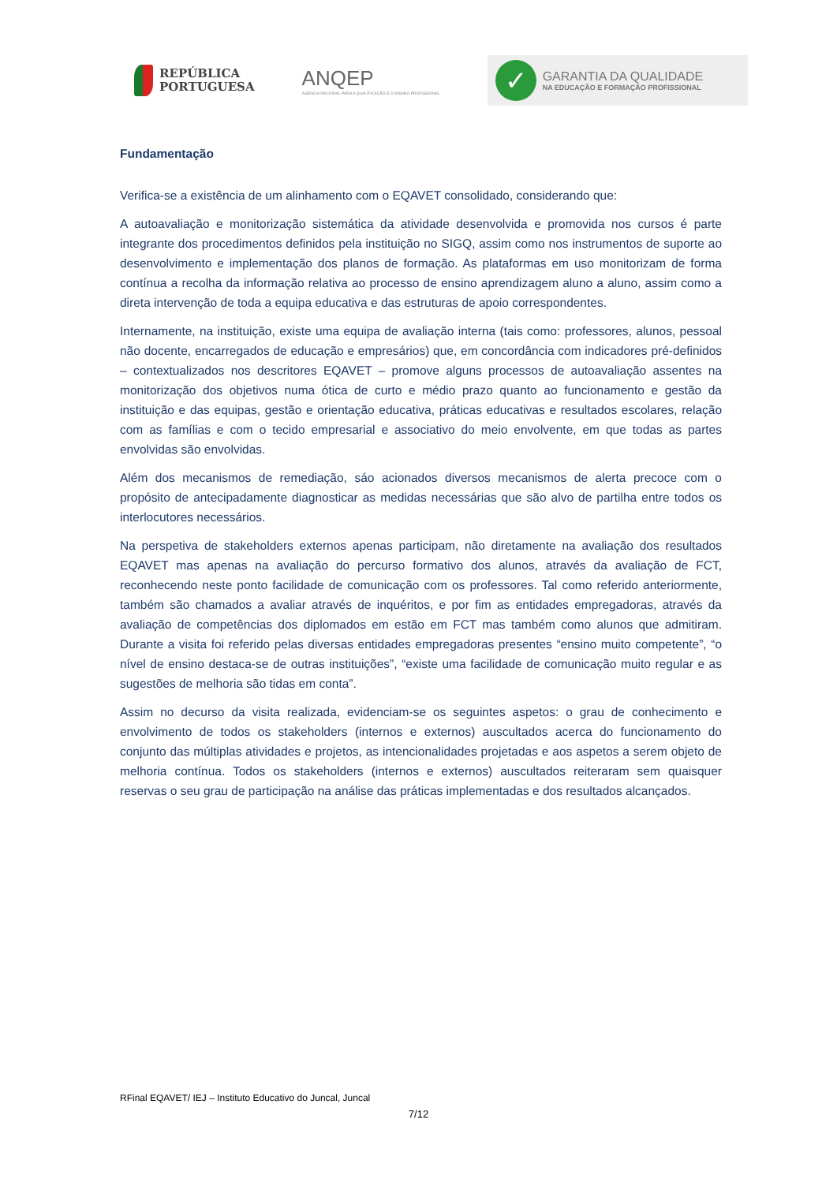REPÚBLICA
PORTUGUESA
ANQEP
AGÊNCIA NACIONAL PARA A QUALIFICAÇÃO E O ENSINO PROFISSIONAL
✓
GARANTIA DA QUALIDADE
NA EDUCAÇÃO E FORMAÇÃO PROFISSIONAL
Fundamentação
Verifica-se a existência de um alinhamento com o EQAVET consolidado, considerando que:
A autoavaliação e monitorização sistemática da atividade desenvolvida e promovida nos cursos é parte integrante dos procedimentos definidos pela instituição no SIGQ, assim como nos instrumentos de suporte ao desenvolvimento e implementação dos planos de formação. As plataformas em uso monitorizam de forma contínua a recolha da informação relativa ao processo de ensino aprendizagem aluno a aluno, assim como a direta intervenção de toda a equipa educativa e das estruturas de apoio correspondentes.
Internamente, na instituição, existe uma equipa de avaliação interna (tais como: professores, alunos, pessoal não docente, encarregados de educação e empresários) que, em concordância com indicadores pré-definidos – contextualizados nos descritores EQAVET – promove alguns processos de autoavaliação assentes na monitorização dos objetivos numa ótica de curto e médio prazo quanto ao funcionamento e gestão da instituição e das equipas, gestão e orientação educativa, práticas educativas e resultados escolares, relação com as famílias e com o tecido empresarial e associativo do meio envolvente, em que todas as partes envolvidas são envolvidas.
Além dos mecanismos de remediação, sáo acionados diversos mecanismos de alerta precoce com o propósito de antecipadamente diagnosticar as medidas necessárias que são alvo de partilha entre todos os interlocutores necessários.
Na perspetiva de stakeholders externos apenas participam, não diretamente na avaliação dos resultados EQAVET mas apenas na avaliação do percurso formativo dos alunos, através da avaliação de FCT, reconhecendo neste ponto facilidade de comunicação com os professores. Tal como referido anteriormente, também são chamados a avaliar através de inquéritos, e por fim as entidades empregadoras, através da avaliação de competências dos diplomados em estão em FCT mas também como alunos que admitiram. Durante a visita foi referido pelas diversas entidades empregadoras presentes “ensino muito competente”, “o nível de ensino destaca-se de outras instituições”, “existe uma facilidade de comunicação muito regular e as sugestões de melhoria são tidas em conta”.
Assim no decurso da visita realizada, evidenciam-se os seguintes aspetos: o grau de conhecimento e envolvimento de todos os stakeholders (internos e externos) auscultados acerca do funcionamento do conjunto das múltiplas atividades e projetos, as intencionalidades projetadas e aos aspetos a serem objeto de melhoria contínua. Todos os stakeholders (internos e externos) auscultados reiteraram sem quaisquer reservas o seu grau de participação na análise das práticas implementadas e dos resultados alcançados.
RFinal EQAVET/ IEJ – Instituto Educativo do Juncal, Juncal
7/12